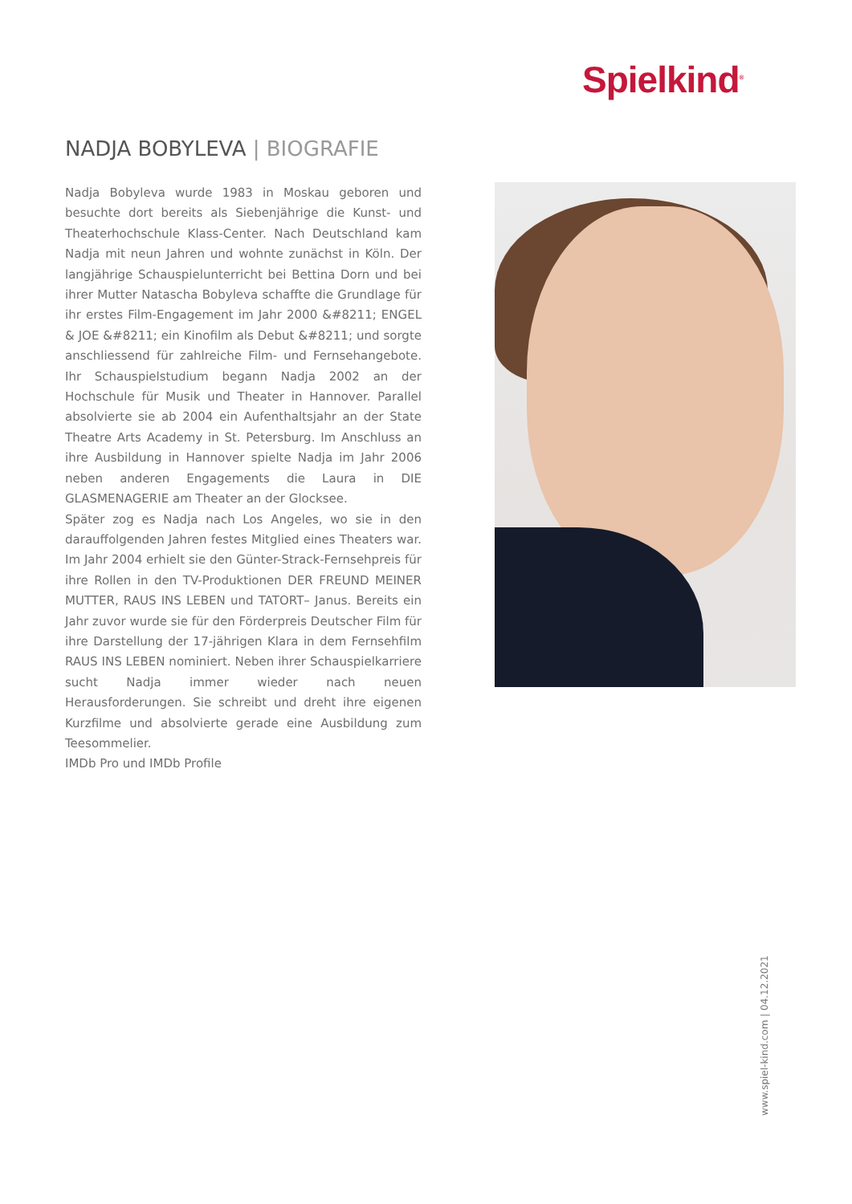Spielkind<sup>®</sup>
NADJA BOBYLEVA | BIOGRAFIE
Nadja Bobyleva wurde 1983 in Moskau geboren und besuchte dort bereits als Siebenjährige die Kunst- und Theaterhochschule Klass-Center. Nach Deutschland kam Nadja mit neun Jahren und wohnte zunächst in Köln. Der langjährige Schauspielunterricht bei Bettina Dorn und bei ihrer Mutter Natascha Bobyleva schaffte die Grundlage für ihr erstes Film-Engagement im Jahr 2000 &#8211; ENGEL & JOE &#8211; ein Kinofilm als Debut &#8211; und sorgte anschliessend für zahlreiche Film- und Fernsehangebote. Ihr Schauspielstudium begann Nadja 2002 an der Hochschule für Musik und Theater in Hannover. Parallel absolvierte sie ab 2004 ein Aufenthaltsjahr an der State Theatre Arts Academy in St. Petersburg. Im Anschluss an ihre Ausbildung in Hannover spielte Nadja im Jahr 2006 neben anderen Engagements die Laura in DIE GLASMENAGERIE am Theater an der Glocksee.
Später zog es Nadja nach Los Angeles, wo sie in den darauffolgenden Jahren festes Mitglied eines Theaters war. Im Jahr 2004 erhielt sie den Günter-Strack-Fernsehpreis für ihre Rollen in den TV-Produktionen DER FREUND MEINER MUTTER, RAUS INS LEBEN und TATORT– Janus. Bereits ein Jahr zuvor wurde sie für den Förderpreis Deutscher Film für ihre Darstellung der 17-jährigen Klara in dem Fernsehfilm RAUS INS LEBEN nominiert. Neben ihrer Schauspielkarriere sucht Nadja immer wieder nach neuen Herausforderungen. Sie schreibt und dreht ihre eigenen Kurzfilme und absolvierte gerade eine Ausbildung zum Teesommelier.
IMDb Pro und IMDb Profile
www.spiel-kind.com | 04.12.2021